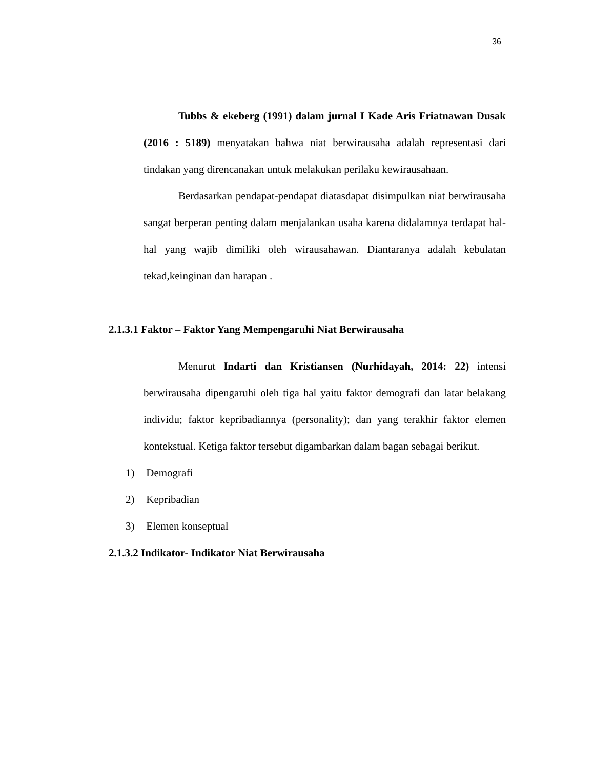36
Tubbs & ekeberg (1991) dalam jurnal I Kade Aris Friatnawan Dusak (2016 : 5189) menyatakan bahwa niat berwirausaha adalah representasi dari tindakan yang direncanakan untuk melakukan perilaku kewirausahaan.
Berdasarkan pendapat-pendapat diatasdapat disimpulkan niat berwirausaha sangat berperan penting dalam menjalankan usaha karena didalamnya terdapat hal-hal yang wajib dimiliki oleh wirausahawan. Diantaranya adalah kebulatan tekad,keinginan dan harapan .
2.1.3.1 Faktor – Faktor Yang Mempengaruhi Niat Berwirausaha
Menurut Indarti dan Kristiansen (Nurhidayah, 2014: 22) intensi berwirausaha dipengaruhi oleh tiga hal yaitu faktor demografi dan latar belakang individu; faktor kepribadiannya (personality); dan yang terakhir faktor elemen kontekstual. Ketiga faktor tersebut digambarkan dalam bagan sebagai berikut.
1) Demografi
2) Kepribadian
3) Elemen konseptual
2.1.3.2 Indikator- Indikator Niat Berwirausaha